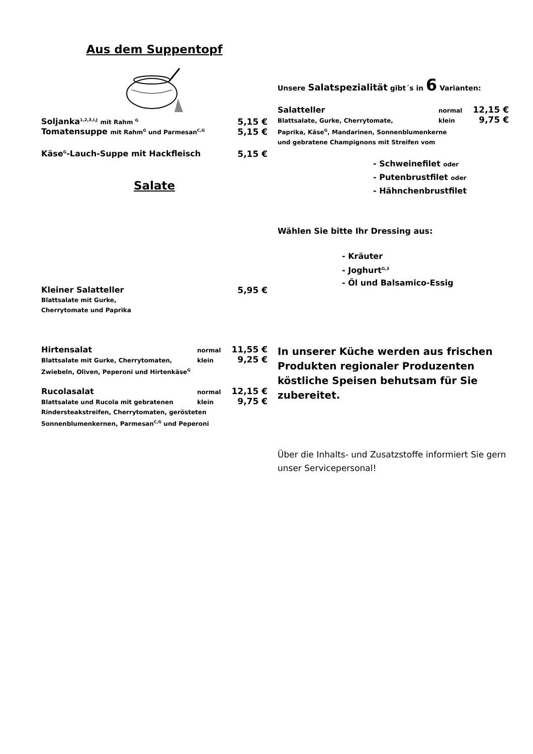Aus dem Suppentopf
Soljanka<sup>1,2,3,I,J</sup> mit Rahm <sup>G</sup> 5,15 €
Tomatensuppe mit Rahm<sup>G</sup> und Parmesan<sup>C,G</sup> 5,15 €
Käse<sup>G</sup>-Lauch-Suppe mit Hackfleisch 5,15 €
Salate
Kleiner Salatteller 5,95 €
Blattsalate mit Gurke,
Cherrytomate und Paprika
Hirtensalat normal 11,55 €
Blattsalate mit Gurke, Cherrytomaten, klein 9,25 €
Zwiebeln, Oliven, Peperoni und Hirtenkäse<sup>G</sup>
Rucolasalat normal 12,15 €
Blattsalate und Rucola mit gebratenen klein 9,75 €
Rindersteakstreifen, Cherrytomaten, gerösteten
Sonnenblumenkernen, Parmesan<sup>C,G</sup> und Peperoni
Unsere Salatspezialität gibt´s in 6 Varianten:
Salatteller normal 12,15 €
Blattsalate, Gurke, Cherrytomate, klein 9,75 €
Paprika, Käse<sup>G</sup>, Mandarinen, Sonnenblumenkerne
und gebratene Champignons mit Streifen vom
- Schweinefilet oder
- Putenbrustfilet oder
- Hähnchenbrustfilet
Wählen Sie bitte Ihr Dressing aus:
- Kräuter
- Joghurt<sup>G,3</sup>
- Öl und Balsamico-Essig
In unserer Küche werden aus frischen Produkten regionaler Produzenten köstliche Speisen behutsam für Sie zubereitet.
Über die Inhalts- und Zusatzstoffe informiert Sie gern unser Servicepersonal!